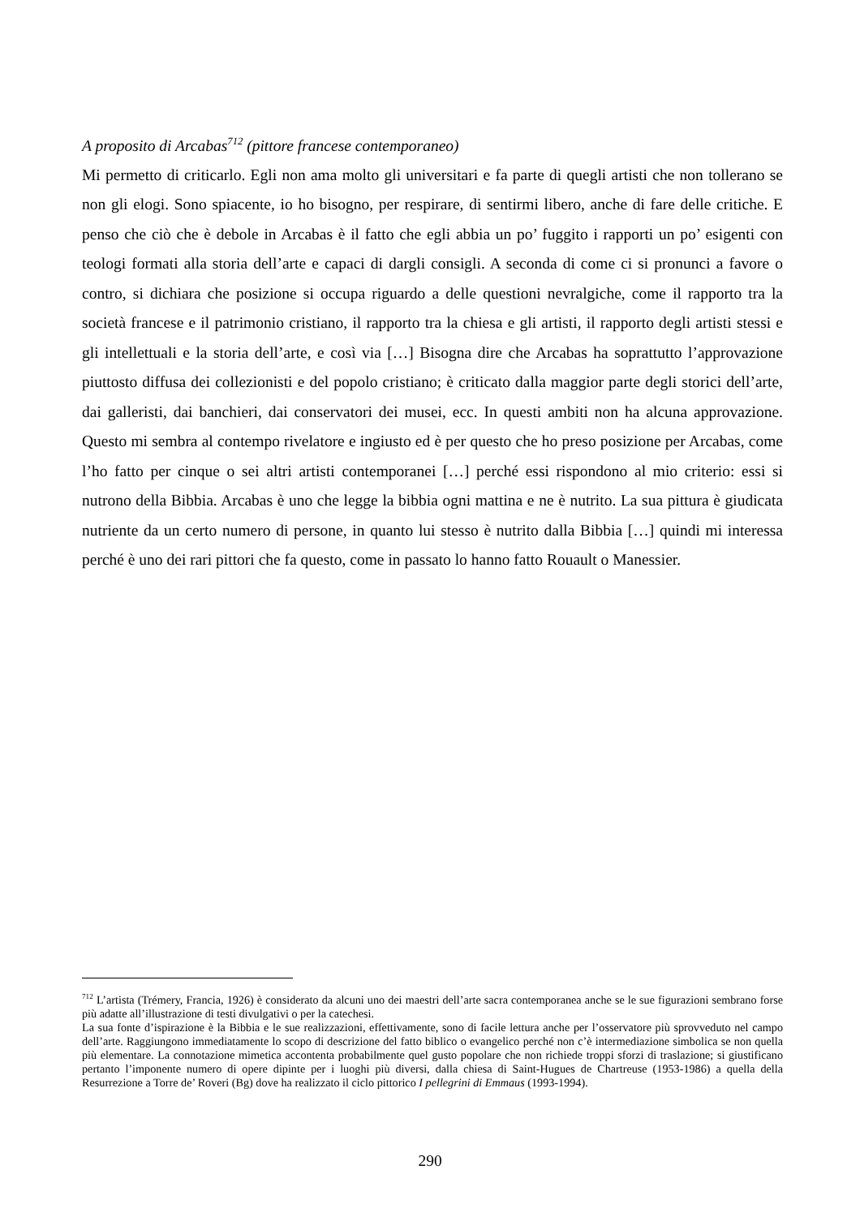A proposito di Arcabas<sup>712</sup> (pittore francese contemporaneo)
Mi permetto di criticarlo. Egli non ama molto gli universitari e fa parte di quegli artisti che non tollerano se non gli elogi. Sono spiacente, io ho bisogno, per respirare, di sentirmi libero, anche di fare delle critiche. E penso che ciò che è debole in Arcabas è il fatto che egli abbia un po’ fuggito i rapporti un po’ esigenti con teologi formati alla storia dell’arte e capaci di dargli consigli. A seconda di come ci si pronunci a favore o contro, si dichiara che posizione si occupa riguardo a delle questioni nevralgiche, come il rapporto tra la società francese e il patrimonio cristiano, il rapporto tra la chiesa e gli artisti, il rapporto degli artisti stessi e gli intellettuali e la storia dell’arte, e così via […] Bisogna dire che Arcabas ha soprattutto l’approvazione piuttosto diffusa dei collezionisti e del popolo cristiano; è criticato dalla maggior parte degli storici dell’arte, dai galleristi, dai banchieri, dai conservatori dei musei, ecc. In questi ambiti non ha alcuna approvazione. Questo mi sembra al contempo rivelatore e ingiusto ed è per questo che ho preso posizione per Arcabas, come l’ho fatto per cinque o sei altri artisti contemporanei […] perché essi rispondono al mio criterio: essi si nutrono della Bibbia. Arcabas è uno che legge la bibbia ogni mattina e ne è nutrito. La sua pittura è giudicata nutriente da un certo numero di persone, in quanto lui stesso è nutrito dalla Bibbia […] quindi mi interessa perché è uno dei rari pittori che fa questo, come in passato lo hanno fatto Rouault o Manessier.
<sup>712</sup> L’artista (Trémery, Francia, 1926) è considerato da alcuni uno dei maestri dell’arte sacra contemporanea anche se le sue figurazioni sembrano forse più adatte all’illustrazione di testi divulgativi o per la catechesi.
La sua fonte d’ispirazione è la Bibbia e le sue realizzazioni, effettivamente, sono di facile lettura anche per l’osservatore più sprovveduto nel campo dell’arte. Raggiungono immediatamente lo scopo di descrizione del fatto biblico o evangelico perché non c’è intermediazione simbolica se non quella più elementare. La connotazione mimetica accontenta probabilmente quel gusto popolare che non richiede troppi sforzi di traslazione; si giustificano pertanto l’imponente numero di opere dipinte per i luoghi più diversi, dalla chiesa di Saint-Hugues de Chartreuse (1953-1986) a quella della Resurrezione a Torre de’ Roveri (Bg) dove ha realizzato il ciclo pittorico I pellegrini di Emmaus (1993-1994).
290